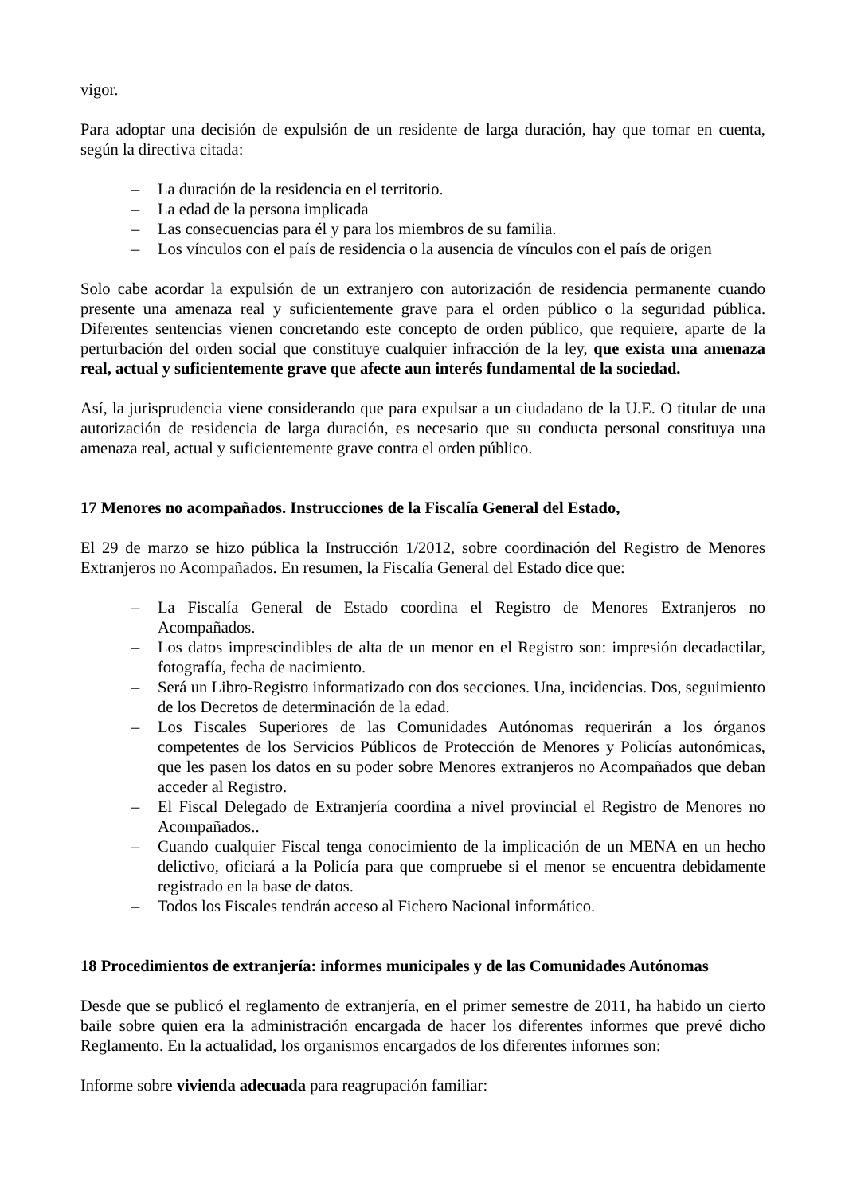vigor.
Para adoptar una decisión de expulsión de un residente de larga duración, hay que tomar en cuenta, según la directiva citada:
– La duración de la residencia en el territorio.
– La edad de la persona implicada
– Las consecuencias para él y para los miembros de su familia.
– Los vínculos con el país de residencia o la ausencia de vínculos con el país de origen
Solo cabe acordar la expulsión de un extranjero con autorización de residencia permanente cuando presente una amenaza real y suficientemente grave para el orden público o la seguridad pública. Diferentes sentencias vienen concretando este concepto de orden público, que requiere, aparte de la perturbación del orden social que constituye cualquier infracción de la ley, que exista una amenaza real, actual y suficientemente grave que afecte aun interés fundamental de la sociedad.
Así, la jurisprudencia viene considerando que para expulsar a un ciudadano de la U.E. O titular de una autorización de residencia de larga duración, es necesario que su conducta personal constituya una amenaza real, actual y suficientemente grave contra el orden público.
17 Menores no acompañados. Instrucciones de la Fiscalía General del Estado,
El 29 de marzo se hizo pública la Instrucción 1/2012, sobre coordinación del Registro de Menores Extranjeros no Acompañados. En resumen, la Fiscalía General del Estado dice que:
– La Fiscalía General de Estado coordina el Registro de Menores Extranjeros no Acompañados.
– Los datos imprescindibles de alta de un menor en el Registro son: impresión decadactilar, fotografía, fecha de nacimiento.
– Será un Libro-Registro informatizado con dos secciones. Una, incidencias. Dos, seguimiento de los Decretos de determinación de la edad.
– Los Fiscales Superiores de las Comunidades Autónomas requerirán a los órganos competentes de los Servicios Públicos de Protección de Menores y Policías autonómicas, que les pasen los datos en su poder sobre Menores extranjeros no Acompañados que deban acceder al Registro.
– El Fiscal Delegado de Extranjería coordina a nivel provincial el Registro de Menores no Acompañados..
– Cuando cualquier Fiscal tenga conocimiento de la implicación de un MENA en un hecho delictivo, oficiará a la Policía para que compruebe si el menor se encuentra debidamente registrado en la base de datos.
– Todos los Fiscales tendrán acceso al Fichero Nacional informático.
18 Procedimientos de extranjería: informes municipales y de las Comunidades Autónomas
Desde que se publicó el reglamento de extranjería, en el primer semestre de 2011, ha habido un cierto baile sobre quien era la administración encargada de hacer los diferentes informes que prevé dicho Reglamento. En la actualidad, los organismos encargados de los diferentes informes son:
Informe sobre vivienda adecuada para reagrupación familiar: